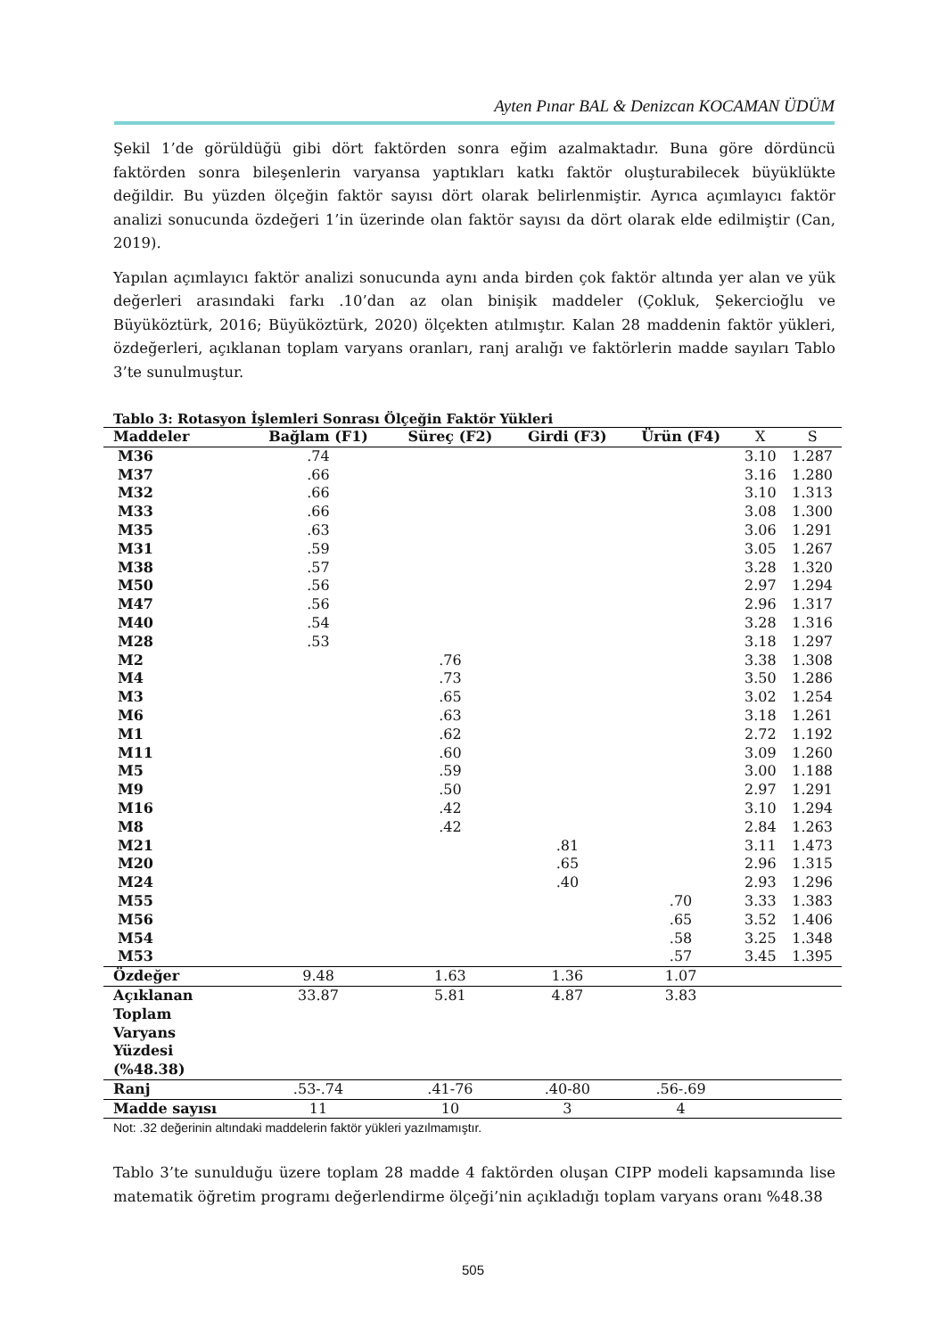Ayten Pınar BAL & Denizcan KOCAMAN ÜDÜM
Şekil 1’de görüldüğü gibi dört faktörden sonra eğim azalmaktadır. Buna göre dördüncü faktörden sonra bileşenlerin varyansa yaptıkları katkı faktör oluşturabilecek büyüklükte değildir. Bu yüzden ölçeğin faktör sayısı dört olarak belirlenmiştir. Ayrıca açımlayıcı faktör analizi sonucunda özdeğeri 1’in üzerinde olan faktör sayısı da dört olarak elde edilmiştir (Can, 2019).
Yapılan açımlayıcı faktör analizi sonucunda aynı anda birden çok faktör altında yer alan ve yük değerleri arasındaki farkı .10’dan az olan binişik maddeler (Çokluk, Şekercioğlu ve Büyüköztürk, 2016; Büyüköztürk, 2020) ölçekten atılmıştır. Kalan 28 maddenin faktör yükleri, özdeğerleri, açıklanan toplam varyans oranları, ranj aralığı ve faktörlerin madde sayıları Tablo 3’te sunulmuştur.
Tablo 3: Rotasyon İşlemleri Sonrası Ölçeğin Faktör Yükleri
| Maddeler | Bağlam (F1) | Süreç (F2) | Girdi (F3) | Ürün (F4) | X | S |
| --- | --- | --- | --- | --- | --- | --- |
| M36 | .74 | | | | 3.10 | 1.287 |
| M37 | .66 | | | | 3.16 | 1.280 |
| M32 | .66 | | | | 3.10 | 1.313 |
| M33 | .66 | | | | 3.08 | 1.300 |
| M35 | .63 | | | | 3.06 | 1.291 |
| M31 | .59 | | | | 3.05 | 1.267 |
| M38 | .57 | | | | 3.28 | 1.320 |
| M50 | .56 | | | | 2.97 | 1.294 |
| M47 | .56 | | | | 2.96 | 1.317 |
| M40 | .54 | | | | 3.28 | 1.316 |
| M28 | .53 | | | | 3.18 | 1.297 |
| M2 | | .76 | | | 3.38 | 1.308 |
| M4 | | .73 | | | 3.50 | 1.286 |
| M3 | | .65 | | | 3.02 | 1.254 |
| M6 | | .63 | | | 3.18 | 1.261 |
| M1 | | .62 | | | 2.72 | 1.192 |
| M11 | | .60 | | | 3.09 | 1.260 |
| M5 | | .59 | | | 3.00 | 1.188 |
| M9 | | .50 | | | 2.97 | 1.291 |
| M16 | | .42 | | | 3.10 | 1.294 |
| M8 | | .42 | | | 2.84 | 1.263 |
| M21 | | | .81 | | 3.11 | 1.473 |
| M20 | | | .65 | | 2.96 | 1.315 |
| M24 | | | .40 | | 2.93 | 1.296 |
| M55 | | | | .70 | 3.33 | 1.383 |
| M56 | | | | .65 | 3.52 | 1.406 |
| M54 | | | | .58 | 3.25 | 1.348 |
| M53 | | | | .57 | 3.45 | 1.395 |
| Özdeğer | 9.48 | 1.63 | 1.36 | 1.07 | | |
| Açıklanan Toplam Varyans Yüzdesi (%48.38) | 33.87 | 5.81 | 4.87 | 3.83 | | |
| Ranj | .53-.74 | .41-76 | .40-80 | .56-.69 | | |
| Madde sayısı | 11 | 10 | 3 | 4 | | |
Not: .32 değerinin altındaki maddelerin faktör yükleri yazılmamıştır.
Tablo 3’te sunulduğu üzere toplam 28 madde 4 faktörden oluşan CIPP modeli kapsamında lise matematik öğretim programı değerlendirme ölçeği’nin açıkladığı toplam varyans oranı %48.38
505